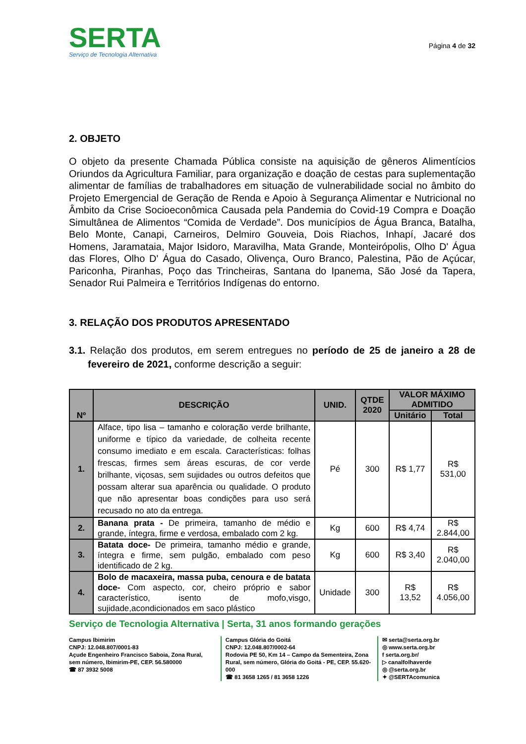SERTA
Serviço de Tecnologia Alternativa
Página 4 de 32
2. OBJETO
O objeto da presente Chamada Pública consiste na aquisição de gêneros Alimentícios Oriundos da Agricultura Familiar, para organização e doação de cestas para suplementação alimentar de famílias de trabalhadores em situação de vulnerabilidade social no âmbito do Projeto Emergencial de Geração de Renda e Apoio à Segurança Alimentar e Nutricional no Âmbito da Crise Socioeconômica Causada pela Pandemia do Covid-19 Compra e Doação Simultânea de Alimentos “Comida de Verdade”. Dos municípios de Água Branca, Batalha, Belo Monte, Canapi, Carneiros, Delmiro Gouveia, Dois Riachos, Inhapí, Jacaré dos Homens, Jaramataia, Major Isidoro, Maravilha, Mata Grande, Monteirópolis, Olho D' Água das Flores, Olho D' Água do Casado, Olivença, Ouro Branco, Palestina, Pão de Açúcar, Pariconha, Piranhas, Poço das Trincheiras, Santana do Ipanema, São José da Tapera, Senador Rui Palmeira e Territórios Indígenas do entorno.
3. RELAÇÃO DOS PRODUTOS APRESENTADO
3.1. Relação dos produtos, em serem entregues no período de 25 de janeiro a 28 de fevereiro de 2021, conforme descrição a seguir:
| Nº | DESCRIÇÃO | UNID. | QTDE 2020 | VALOR MÁXIMO ADMITIDO | |
| --- | --- | --- | --- | --- | --- |
| | | | | Unitário | Total |
| 1. | Alface, tipo lisa – tamanho e coloração verde brilhante, uniforme e típico da variedade, de colheita recente consumo imediato e em escala. Características: folhas frescas, firmes sem áreas escuras, de cor verde brilhante, viçosas, sem sujidades ou outros defeitos que possam alterar sua aparência ou qualidade. O produto que não apresentar boas condições para uso será recusado no ato da entrega. | Pé | 300 | R$ 1,77 | R$ 531,00 |
| 2. | Banana prata - De primeira, tamanho de médio e grande, íntegra, firme e verdosa, embalado com 2 kg. | Kg | 600 | R$ 4,74 | R$ 2.844,00 |
| 3. | Batata doce- De primeira, tamanho médio e grande, íntegra e firme, sem pulgão, embalado com peso identificado de 2 kg. | Kg | 600 | R$ 3,40 | R$ 2.040,00 |
| 4. | Bolo de macaxeira, massa puba, cenoura e de batata doce- Com aspecto, cor, cheiro próprio e sabor característico, isento de mofo,visgo, sujidade,acondicionados em saco plástico | Unidade | 300 | R$ 13,52 | R$ 4.056,00 |
Serviço de Tecnologia Alternativa | Serta, 31 anos formando gerações
Campus Ibimirim
CNPJ: 12.048.807/0001-83
Açude Engenheiro Francisco Saboia, Zona Rural, sem número, Ibimirim-PE, CEP. 56.580000
☎ 87 3932 5008
Campus Glória do Goitá
CNPJ: 12.048.807/0002-64
Rodovia PE 50, Km 14 – Campo da Sementeira, Zona Rural, sem número, Glória do Goitá - PE, CEP. 55.620-000
☎ 81 3658 1265 / 81 3658 1226
✉ serta@serta.org.br
◎ www.serta.org.br
f serta.org.br/
▷ canalfolhaverde
◎ @serta.org.br
✦ @SERTAcomunica